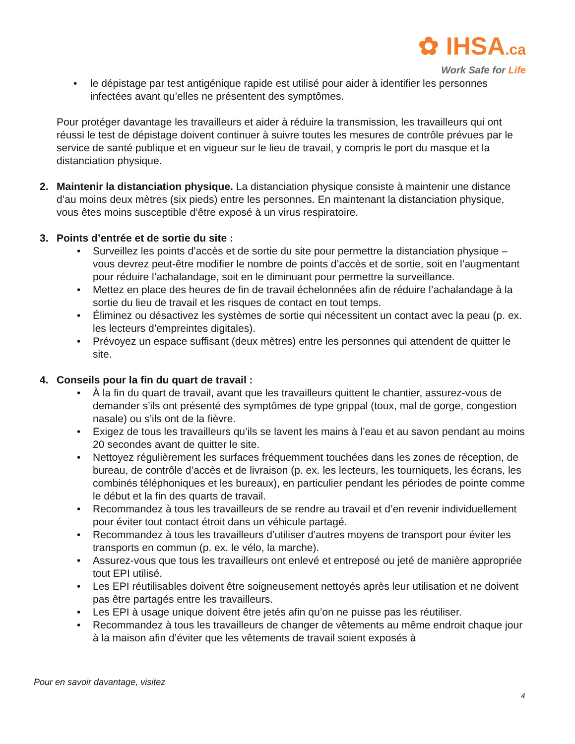✿ IHSA.ca
Work Safe for Life
• le dépistage par test antigénique rapide est utilisé pour aider à identifier les personnes infectées avant qu’elles ne présentent des symptômes.
Pour protéger davantage les travailleurs et aider à réduire la transmission, les travailleurs qui ont réussi le test de dépistage doivent continuer à suivre toutes les mesures de contrôle prévues par le service de santé publique et en vigueur sur le lieu de travail, y compris le port du masque et la distanciation physique.
2. Maintenir la distanciation physique. La distanciation physique consiste à maintenir une distance d’au moins deux mètres (six pieds) entre les personnes. En maintenant la distanciation physique, vous êtes moins susceptible d’être exposé à un virus respiratoire.
3. Points d’entrée et de sortie du site :
• Surveillez les points d’accès et de sortie du site pour permettre la distanciation physique – vous devrez peut-être modifier le nombre de points d’accès et de sortie, soit en l’augmentant pour réduire l’achalandage, soit en le diminuant pour permettre la surveillance.
• Mettez en place des heures de fin de travail échelonnées afin de réduire l’achalandage à la sortie du lieu de travail et les risques de contact en tout temps.
• Éliminez ou désactivez les systèmes de sortie qui nécessitent un contact avec la peau (p. ex. les lecteurs d’empreintes digitales).
• Prévoyez un espace suffisant (deux mètres) entre les personnes qui attendent de quitter le site.
4. Conseils pour la fin du quart de travail :
• À la fin du quart de travail, avant que les travailleurs quittent le chantier, assurez-vous de demander s’ils ont présenté des symptômes de type grippal (toux, mal de gorge, congestion nasale) ou s’ils ont de la fièvre.
• Exigez de tous les travailleurs qu’ils se lavent les mains à l’eau et au savon pendant au moins 20 secondes avant de quitter le site.
• Nettoyez régulièrement les surfaces fréquemment touchées dans les zones de réception, de bureau, de contrôle d’accès et de livraison (p. ex. les lecteurs, les tourniquets, les écrans, les combinés téléphoniques et les bureaux), en particulier pendant les périodes de pointe comme le début et la fin des quarts de travail.
• Recommandez à tous les travailleurs de se rendre au travail et d’en revenir individuellement pour éviter tout contact étroit dans un véhicule partagé.
• Recommandez à tous les travailleurs d’utiliser d’autres moyens de transport pour éviter les transports en commun (p. ex. le vélo, la marche).
• Assurez-vous que tous les travailleurs ont enlevé et entreposé ou jeté de manière appropriée tout EPI utilisé.
• Les EPI réutilisables doivent être soigneusement nettoyés après leur utilisation et ne doivent pas être partagés entre les travailleurs.
• Les EPI à usage unique doivent être jetés afin qu’on ne puisse pas les réutiliser.
• Recommandez à tous les travailleurs de changer de vêtements au même endroit chaque jour à la maison afin d’éviter que les vêtements de travail soient exposés à
Pour en savoir davantage, visitez
4